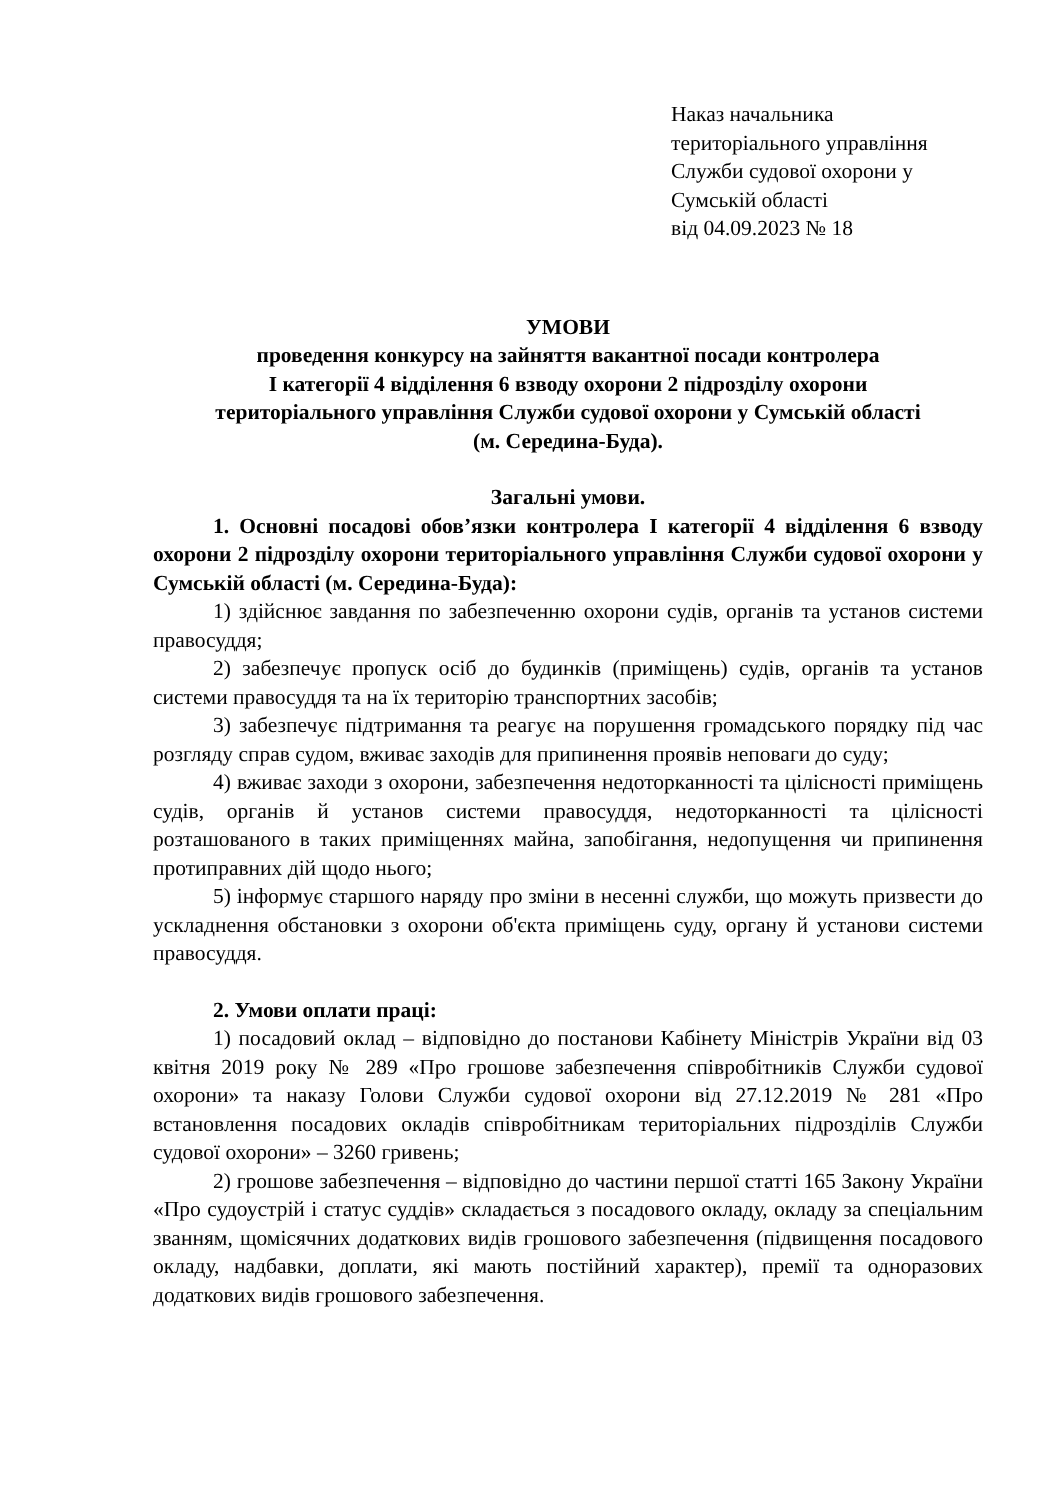Наказ начальника
територіального управління
Служби судової охорони у
Сумській області
від 04.09.2023 № 18
УМОВИ
проведення конкурсу на зайняття вакантної посади контролера
І категорії 4 відділення 6 взводу охорони 2 підрозділу охорони
територіального управління Служби судової охорони у Сумській області
(м. Середина-Буда).
Загальні умови.
1. Основні посадові обов’язки контролера І категорії 4 відділення 6 взводу охорони 2 підрозділу охорони територіального управління Служби судової охорони у Сумській області (м. Середина-Буда):
1) здійснює завдання по забезпеченню охорони судів, органів та установ системи правосуддя;
2) забезпечує пропуск осіб до будинків (приміщень) судів, органів та установ системи правосуддя та на їх територію транспортних засобів;
3) забезпечує підтримання та реагує на порушення громадського порядку під час розгляду справ судом, вживає заходів для припинення проявів неповаги до суду;
4) вживає заходи з охорони, забезпечення недоторканності та цілісності приміщень судів, органів й установ системи правосуддя, недоторканності та цілісності розташованого в таких приміщеннях майна, запобігання, недопущення чи припинення протиправних дій щодо нього;
5) інформує старшого наряду про зміни в несенні служби, що можуть призвести до ускладнення обстановки з охорони об'єкта приміщень суду, органу й установи системи правосуддя.
2. Умови оплати праці:
1) посадовий оклад – відповідно до постанови Кабінету Міністрів України від 03 квітня 2019 року № 289 «Про грошове забезпечення співробітників Служби судової охорони» та наказу Голови Служби судової охорони від 27.12.2019 № 281 «Про встановлення посадових окладів співробітникам територіальних підрозділів Служби судової охорони» – 3260 гривень;
2) грошове забезпечення – відповідно до частини першої статті 165 Закону України «Про судоустрій і статус суддів» складається з посадового окладу, окладу за спеціальним званням, щомісячних додаткових видів грошового забезпечення (підвищення посадового окладу, надбавки, доплати, які мають постійний характер), премії та одноразових додаткових видів грошового забезпечення.